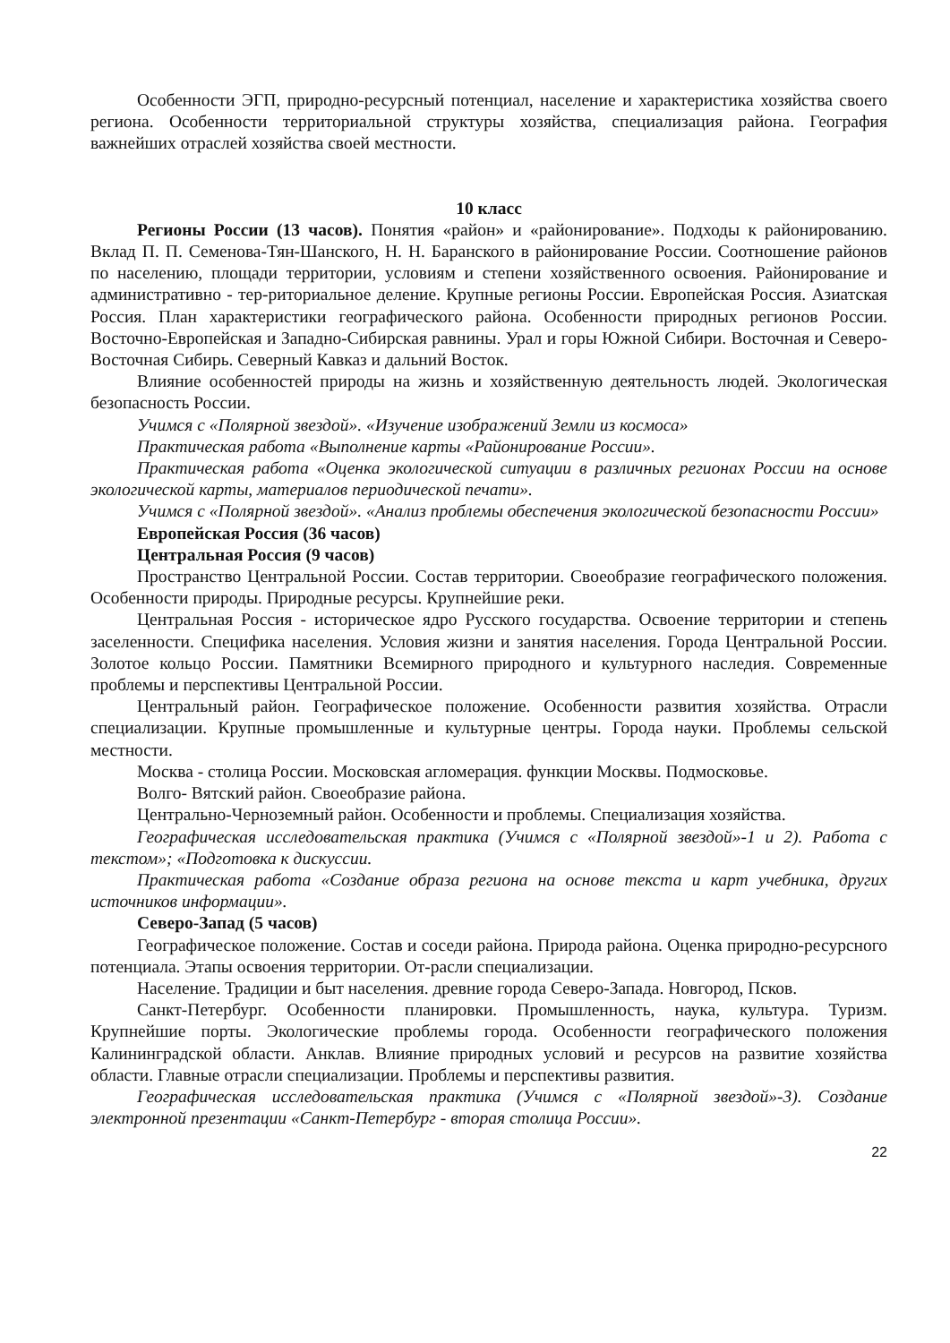Особенности ЭГП, природно-ресурсный потенциал, население и характеристика хозяйства своего региона. Особенности территориальной структуры хозяйства, специализация района. География важнейших отраслей хозяйства своей местности.
10 класс
Регионы России (13 часов). Понятия «район» и «районирование». Подходы к районированию. Вклад П. П. Семенова-Тян-Шанского, Н. Н. Баранского в районирование России. Соотношение районов по населению, площади территории, условиям и степени хозяйственного освоения. Районирование и административно - тер-риториальное деление. Крупные регионы России. Европейская Россия. Азиатская Россия. План характеристики географического района. Особенности природных регионов России. Восточно-Европейская и Западно-Сибирская равнины. Урал и горы Южной Сибири. Восточная и Северо-Восточная Сибирь. Северный Кавказ и дальний Восток.
Влияние особенностей природы на жизнь и хозяйственную деятельность людей. Экологическая безопасность России.
Учимся с «Полярной звездой». «Изучение изображений Земли из космоса»
Практическая работа «Выполнение карты «Районирование России».
Практическая работа «Оценка экологической ситуации в различных регионах России на основе экологической карты, материалов периодической печати».
Учимся с «Полярной звездой». «Анализ проблемы обеспечения экологической безопасности России»
Европейская Россия (36 часов)
Центральная Россия (9 часов)
Пространство Центральной России. Состав территории. Своеобразие географического положения. Особенности природы. Природные ресурсы. Крупнейшие реки.
Центральная Россия - историческое ядро Русского государства. Освоение территории и степень заселенности. Специфика населения. Условия жизни и занятия населения. Города Центральной России. Золотое кольцо России. Памятники Всемирного природного и культурного наследия. Современные проблемы и перспективы Центральной России.
Центральный район. Географическое положение. Особенности развития хозяйства. Отрасли специализации. Крупные промышленные и культурные центры. Города науки. Проблемы сельской местности.
Москва - столица России. Московская агломерация. функции Москвы. Подмосковье.
Волго- Вятский район. Своеобразие района.
Центрально-Черноземный район. Особенности и проблемы. Специализация хозяйства.
Географическая исследовательская практика (Учимся с «Полярной звездой»-1 и 2). Работа с текстом»; «Подготовка к дискуссии.
Практическая работа «Создание образа региона на основе текста и карт учебника, других источников информации».
Северо-Запад (5 часов)
Географическое положение. Состав и соседи района. Природа района. Оценка природно-ресурсного потенциала. Этапы освоения территории. От-расли специализации.
Население. Традиции и быт населения. древние города Северо-Запада. Новгород, Псков.
Санкт-Петербург. Особенности планировки. Промышленность, наука, культура. Туризм. Крупнейшие порты. Экологические проблемы города. Особенности географического положения Калининградской области. Анклав. Влияние природных условий и ресурсов на развитие хозяйства области. Главные отрасли специализации. Проблемы и перспективы развития.
Географическая исследовательская практика (Учимся с «Полярной звездой»-3). Создание электронной презентации «Санкт-Петербург - вторая столица России».
22